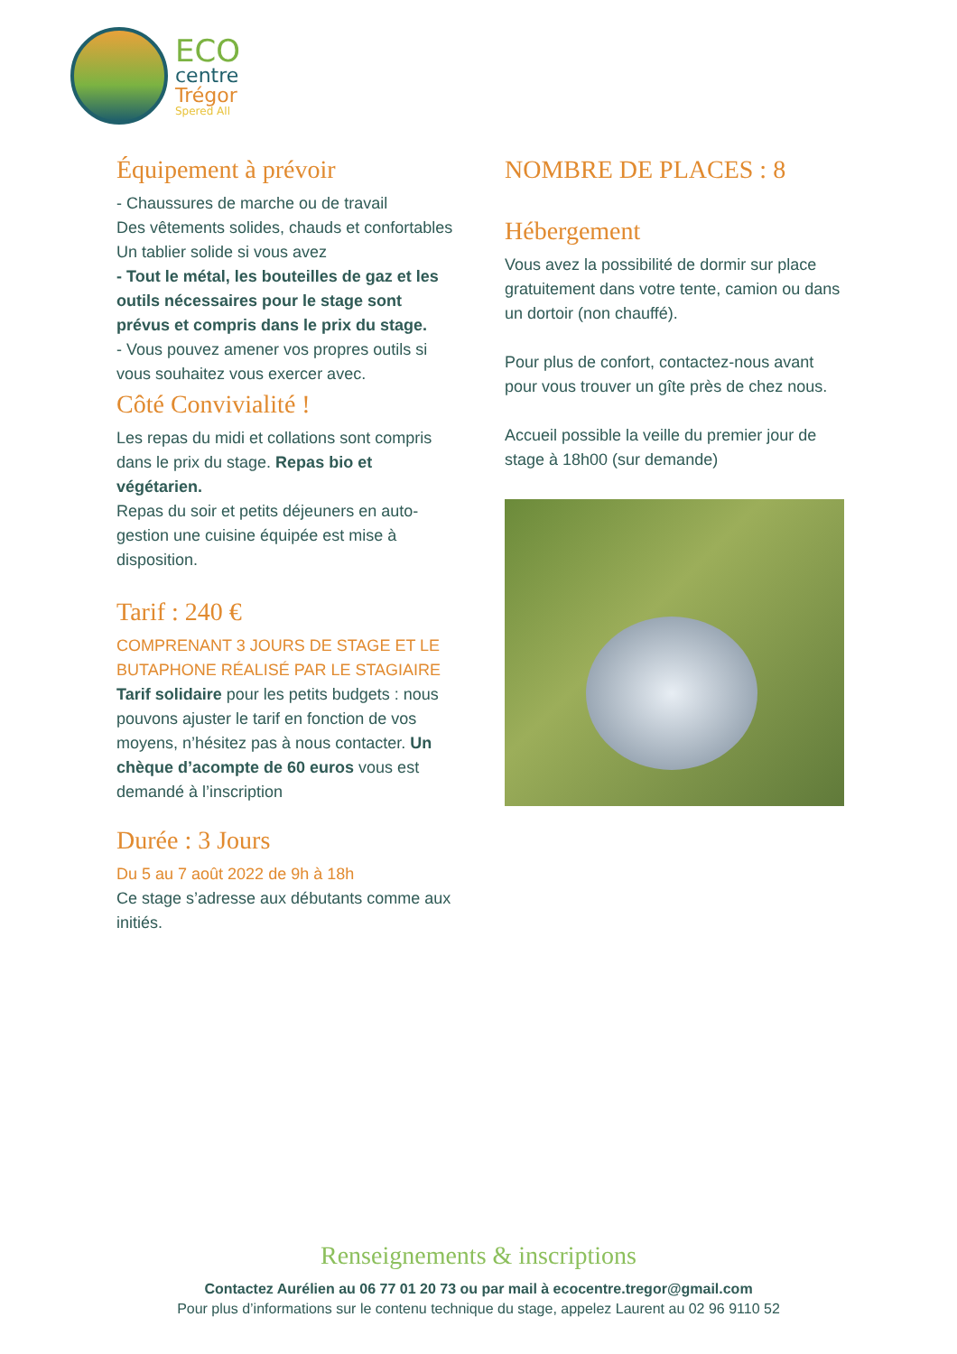ECO
centre
Trégor
Spered All
Équipement à prévoir
- Chaussures de marche ou de travail
Des vêtements solides, chauds et confortables
Un tablier solide si vous avez
- Tout le métal, les bouteilles de gaz et les outils nécessaires pour le stage sont prévus et compris dans le prix du stage.
- Vous pouvez amener vos propres outils si vous souhaitez vous exercer avec.
Côté Convivialité !
Les repas du midi et collations sont compris dans le prix du stage. Repas bio et végétarien.
Repas du soir et petits déjeuners en auto-gestion une cuisine équipée est mise à disposition.
Tarif : 240 €
COMPRENANT 3 JOURS DE STAGE ET LE BUTAPHONE RÉALISÉ PAR LE STAGIAIRE
Tarif solidaire pour les petits budgets : nous pouvons ajuster le tarif en fonction de vos moyens, n’hésitez pas à nous contacter. Un chèque d’acompte de 60 euros vous est demandé à l’inscription
Durée : 3 Jours
Du 5 au 7 août 2022 de 9h à 18h
Ce stage s’adresse aux débutants comme aux initiés.
NOMBRE DE PLACES : 8
Hébergement
Vous avez la possibilité de dormir sur place gratuitement dans votre tente, camion ou dans un dortoir (non chauffé).
Pour plus de confort, contactez-nous avant pour vous trouver un gîte près de chez nous.
Accueil possible la veille du premier jour de stage à 18h00 (sur demande)
Renseignements & inscriptions
Contactez Aurélien au 06 77 01 20 73 ou par mail à ecocentre.tregor@gmail.com
Pour plus d’informations sur le contenu technique du stage, appelez Laurent au 02 96 9110 52